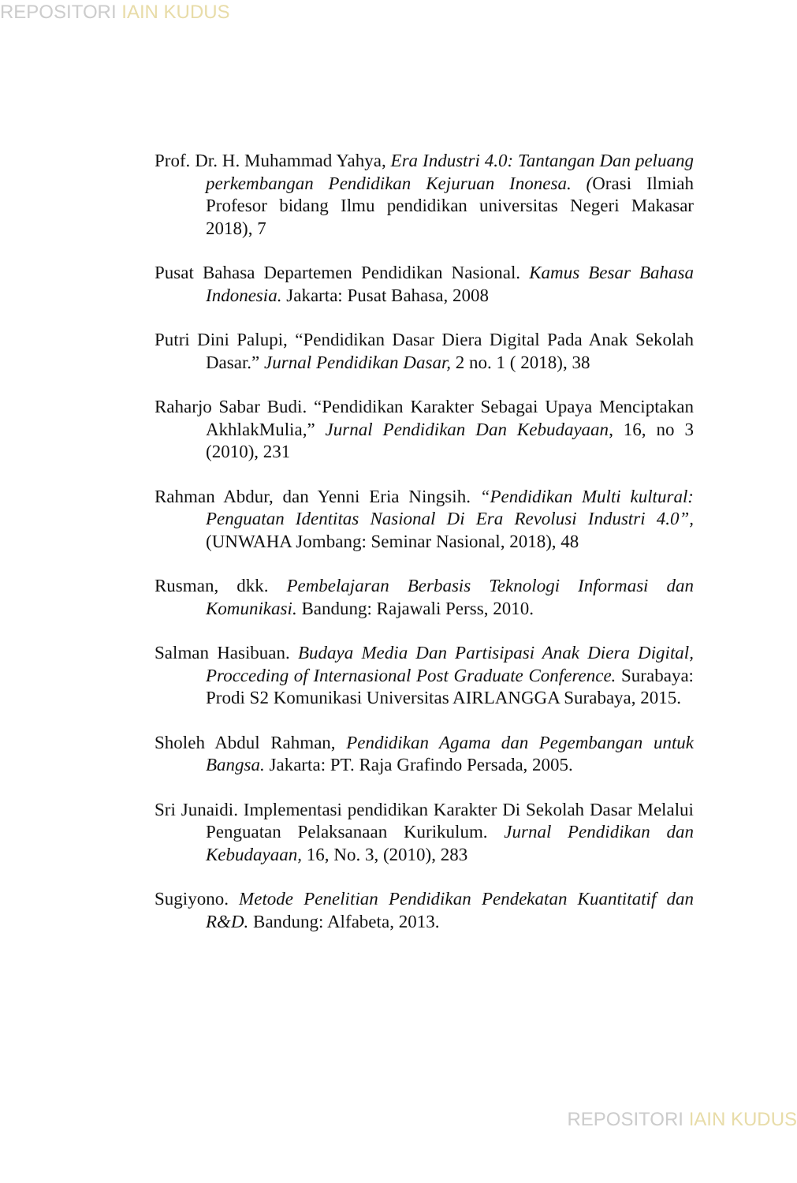REPOSITORI IAIN KUDUS
Prof. Dr. H. Muhammad Yahya, Era Industri 4.0: Tantangan Dan peluang perkembangan Pendidikan Kejuruan Inonesa. (Orasi Ilmiah Profesor bidang Ilmu pendidikan universitas Negeri Makasar 2018), 7
Pusat Bahasa Departemen Pendidikan Nasional. Kamus Besar Bahasa Indonesia. Jakarta: Pusat Bahasa, 2008
Putri Dini Palupi, “Pendidikan Dasar Diera Digital Pada Anak Sekolah Dasar.” Jurnal Pendidikan Dasar, 2 no. 1 ( 2018), 38
Raharjo Sabar Budi. “Pendidikan Karakter Sebagai Upaya Menciptakan AkhlakMulia,” Jurnal Pendidikan Dan Kebudayaan, 16, no 3 (2010), 231
Rahman Abdur, dan Yenni Eria Ningsih. “Pendidikan Multi kultural: Penguatan Identitas Nasional Di Era Revolusi Industri 4.0”, (UNWAHA Jombang: Seminar Nasional, 2018), 48
Rusman, dkk. Pembelajaran Berbasis Teknologi Informasi dan Komunikasi. Bandung: Rajawali Perss, 2010.
Salman Hasibuan. Budaya Media Dan Partisipasi Anak Diera Digital, Procceding of Internasional Post Graduate Conference. Surabaya: Prodi S2 Komunikasi Universitas AIRLANGGA Surabaya, 2015.
Sholeh Abdul Rahman, Pendidikan Agama dan Pegembangan untuk Bangsa. Jakarta: PT. Raja Grafindo Persada, 2005.
Sri Junaidi. Implementasi pendidikan Karakter Di Sekolah Dasar Melalui Penguatan Pelaksanaan Kurikulum. Jurnal Pendidikan dan Kebudayaan, 16, No. 3, (2010), 283
Sugiyono. Metode Penelitian Pendidikan Pendekatan Kuantitatif dan R&D. Bandung: Alfabeta, 2013.
REPOSITORI IAIN KUDUS